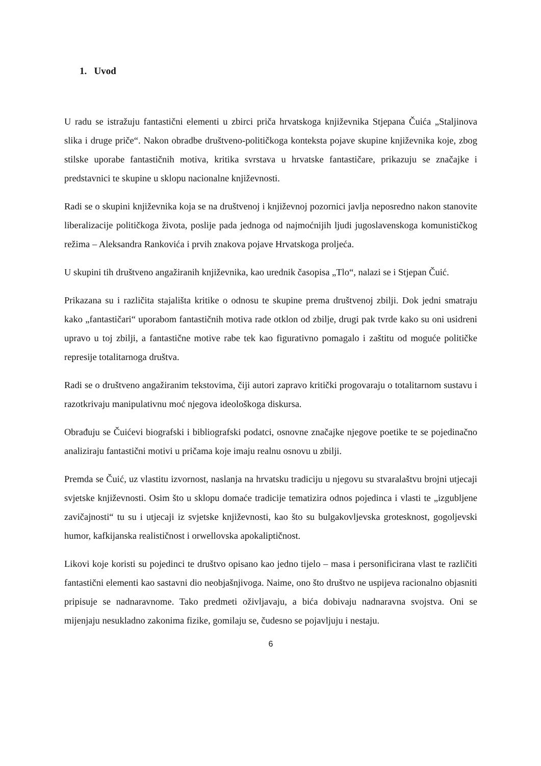1. Uvod
U radu se istražuju fantastični elementi u zbirci priča hrvatskoga književnika Stjepana Čuića „Staljinova slika i druge priče“. Nakon obradbe društveno-političkoga konteksta pojave skupine književnika koje, zbog stilske uporabe fantastičnih motiva, kritika svrstava u hrvatske fantastičare, prikazuju se značajke i predstavnici te skupine u sklopu nacionalne književnosti.
Radi se o skupini književnika koja se na društvenoj i književnoj pozornici javlja neposredno nakon stanovite liberalizacije političkoga života, poslije pada jednoga od najmoćnijih ljudi jugoslavenskoga komunističkog režima – Aleksandra Rankovića i prvih znakova pojave Hrvatskoga proljeća.
U skupini tih društveno angažiranih književnika, kao urednik časopisa „Tlo“, nalazi se i Stjepan Čuić.
Prikazana su i različita stajališta kritike o odnosu te skupine prema društvenoj zbilji. Dok jedni smatraju kako „fantastičari“ uporabom fantastičnih motiva rade otklon od zbilje, drugi pak tvrde kako su oni usidreni upravo u toj zbilji, a fantastične motive rabe tek kao figurativno pomagalo i zaštitu od moguće političke represije totalitarnoga društva.
Radi se o društveno angažiranim tekstovima, čiji autori zapravo kritički progovaraju o totalitarnom sustavu i razotkrivaju manipulativnu moć njegova ideološkoga diskursa.
Obrađuju se Čuićevi biografski i bibliografski podatci, osnovne značajke njegove poetike te se pojedinačno analiziraju fantastični motivi u pričama koje imaju realnu osnovu u zbilji.
Premda se Čuić, uz vlastitu izvornost, naslanja na hrvatsku tradiciju u njegovu su stvaralaštvu brojni utjecaji svjetske književnosti. Osim što u sklopu domaće tradicije tematizira odnos pojedinca i vlasti te „izgubljene zavičajnosti“ tu su i utjecaji iz svjetske književnosti, kao što su bulgakovljevska grotesknost, gogoljevski humor, kafkijanska realističnost i orwellovska apokaliptičnost.
Likovi koje koristi su pojedinci te društvo opisano kao jedno tijelo – masa i personificirana vlast te različiti fantastični elementi kao sastavni dio neobjašnjivoga. Naime, ono što društvo ne uspijeva racionalno objasniti pripisuje se nadnaravnome. Tako predmeti oživljavaju, a bića dobivaju nadnaravna svojstva. Oni se mijenjaju nesukladno zakonima fizike, gomilaju se, čudesno se pojavljuju i nestaju.
6